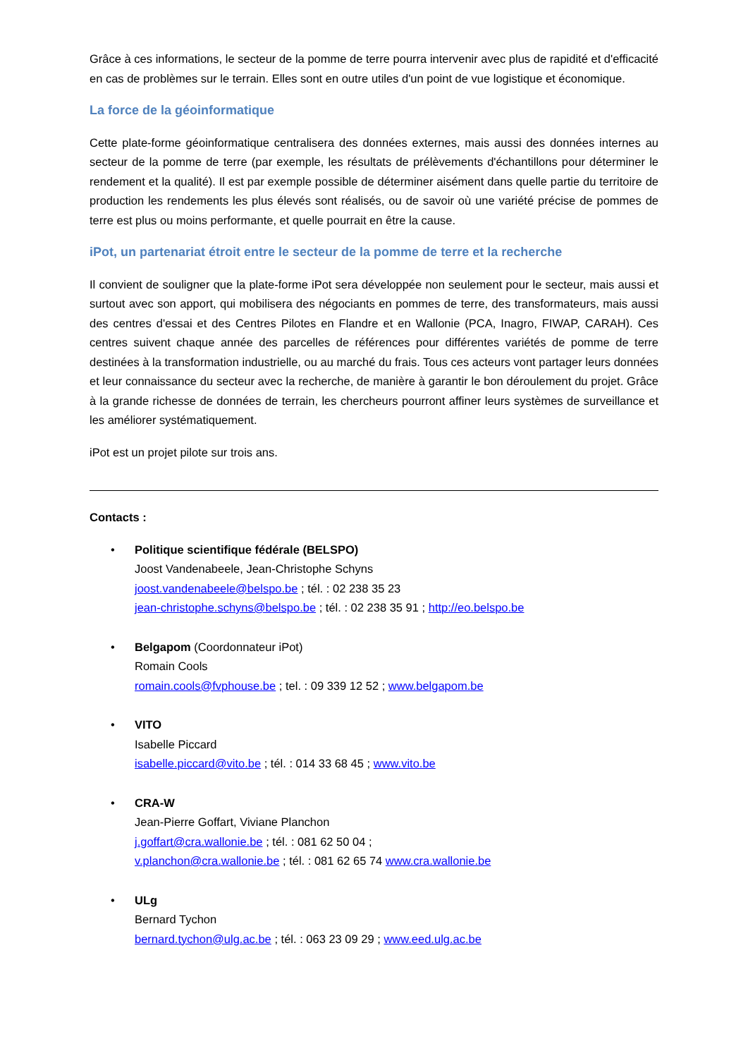Grâce à ces informations, le secteur de la pomme de terre pourra intervenir avec plus de rapidité et d'efficacité en cas de problèmes sur le terrain. Elles sont en outre utiles d'un point de vue logistique et économique.
La force de la géoinformatique
Cette plate-forme géoinformatique centralisera des données externes, mais aussi des données internes au secteur de la pomme de terre (par exemple, les résultats de prélèvements d'échantillons pour déterminer le rendement et la qualité). Il est par exemple possible de déterminer aisément dans quelle partie du territoire de production les rendements les plus élevés sont réalisés, ou de savoir où une variété précise de pommes de terre est plus ou moins performante, et quelle pourrait en être la cause.
iPot, un partenariat étroit entre le secteur de la pomme de terre et la recherche
Il convient de souligner que la plate-forme iPot sera développée non seulement pour le secteur, mais aussi et surtout avec son apport, qui mobilisera des négociants en pommes de terre, des transformateurs, mais aussi des centres d'essai et des Centres Pilotes en Flandre et en Wallonie (PCA, Inagro, FIWAP, CARAH). Ces centres suivent chaque année des parcelles de références pour différentes variétés de pomme de terre destinées à la transformation industrielle, ou au marché du frais. Tous ces acteurs vont partager leurs données et leur connaissance du secteur avec la recherche, de manière à garantir le bon déroulement du projet. Grâce à la grande richesse de données de terrain, les chercheurs pourront affiner leurs systèmes de surveillance et les améliorer systématiquement.
iPot est un projet pilote sur trois ans.
Contacts :
• Politique scientifique fédérale (BELSPO)
Joost Vandenabeele, Jean-Christophe Schyns
joost.vandenabeele@belspo.be ; tél. : 02 238 35 23
jean-christophe.schyns@belspo.be ; tél. : 02 238 35 91 ; http://eo.belspo.be
• Belgapom (Coordonnateur iPot)
Romain Cools
romain.cools@fvphouse.be ; tel. : 09 339 12 52 ; www.belgapom.be
• VITO
Isabelle Piccard
isabelle.piccard@vito.be ; tél. : 014 33 68 45 ; www.vito.be
• CRA-W
Jean-Pierre Goffart, Viviane Planchon
j.goffart@cra.wallonie.be ; tél. : 081 62 50 04 ;
v.planchon@cra.wallonie.be ; tél. : 081 62 65 74 www.cra.wallonie.be
• ULg
Bernard Tychon
bernard.tychon@ulg.ac.be ; tél. : 063 23 09 29 ; www.eed.ulg.ac.be